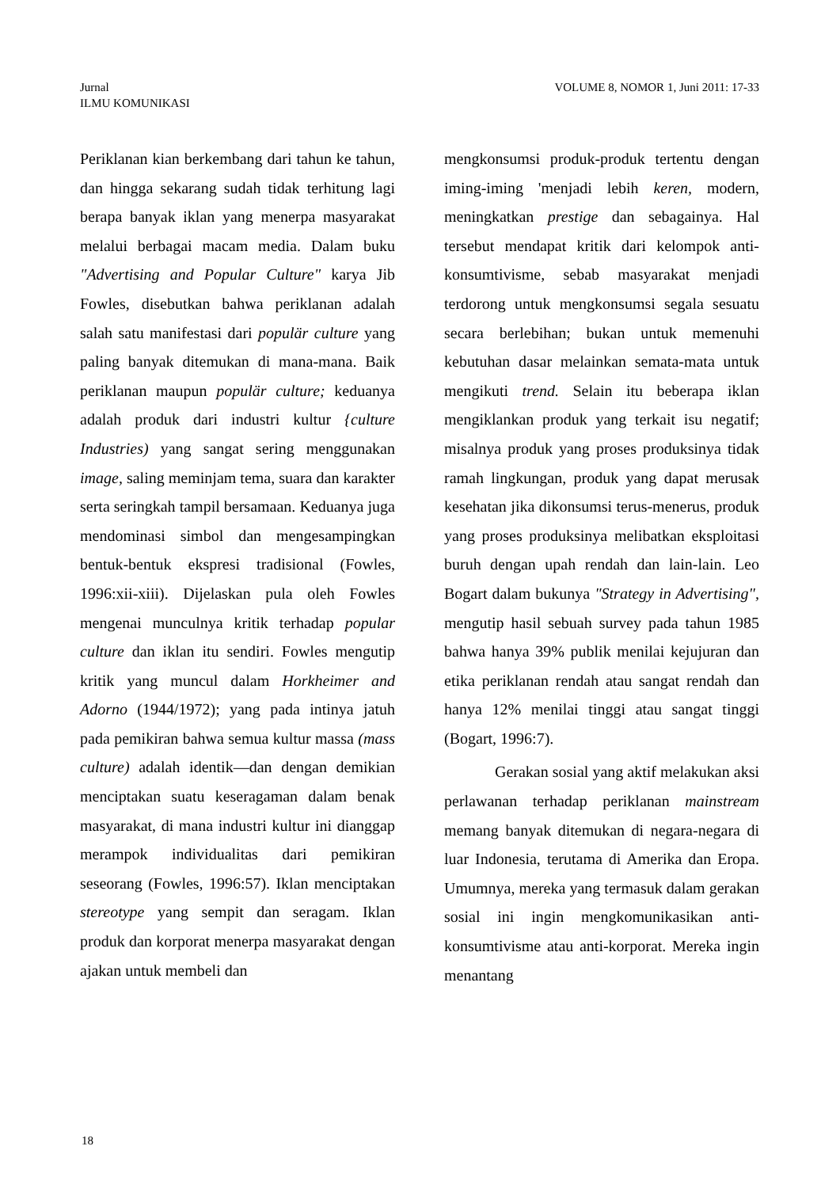Jurnal
ILMU KOMUNIKASI
VOLUME 8, NOMOR 1, Juni 2011: 17-33
Periklanan kian berkembang dari tahun ke tahun, dan hingga sekarang sudah tidak terhitung lagi berapa banyak iklan yang menerpa masyarakat melalui berbagai macam media. Dalam buku "Advertising and Popular Culture" karya Jib Fowles, disebutkan bahwa periklanan adalah salah satu manifestasi dari populär culture yang paling banyak ditemukan di mana-mana. Baik periklanan maupun populär culture; keduanya adalah produk dari industri kultur {culture Industries) yang sangat sering menggunakan image, saling meminjam tema, suara dan karakter serta seringkah tampil bersamaan. Keduanya juga mendominasi simbol dan mengesampingkan bentuk-bentuk ekspresi tradisional (Fowles, 1996:xii-xiii). Dijelaskan pula oleh Fowles mengenai munculnya kritik terhadap popular culture dan iklan itu sendiri. Fowles mengutip kritik yang muncul dalam Horkheimer and Adorno (1944/1972); yang pada intinya jatuh pada pemikiran bahwa semua kultur massa (mass culture) adalah identik—dan dengan demikian menciptakan suatu keseragaman dalam benak masyarakat, di mana industri kultur ini dianggap merampok individualitas dari pemikiran seseorang (Fowles, 1996:57). Iklan menciptakan stereotype yang sempit dan seragam. Iklan produk dan korporat menerpa masyarakat dengan ajakan untuk membeli dan
mengkonsumsi produk-produk tertentu dengan iming-iming 'menjadi lebih keren, modern, meningkatkan prestige dan sebagainya. Hal tersebut mendapat kritik dari kelompok anti-konsumtivisme, sebab masyarakat menjadi terdorong untuk mengkonsumsi segala sesuatu secara berlebihan; bukan untuk memenuhi kebutuhan dasar melainkan semata-mata untuk mengikuti trend. Selain itu beberapa iklan mengiklankan produk yang terkait isu negatif; misalnya produk yang proses produksinya tidak ramah lingkungan, produk yang dapat merusak kesehatan jika dikonsumsi terus-menerus, produk yang proses produksinya melibatkan eksploitasi buruh dengan upah rendah dan lain-lain. Leo Bogart dalam bukunya "Strategy in Advertising", mengutip hasil sebuah survey pada tahun 1985 bahwa hanya 39% publik menilai kejujuran dan etika periklanan rendah atau sangat rendah dan hanya 12% menilai tinggi atau sangat tinggi (Bogart, 1996:7).
Gerakan sosial yang aktif melakukan aksi perlawanan terhadap periklanan mainstream memang banyak ditemukan di negara-negara di luar Indonesia, terutama di Amerika dan Eropa. Umumnya, mereka yang termasuk dalam gerakan sosial ini ingin mengkomunikasikan anti-konsumtivisme atau anti-korporat. Mereka ingin menantang
18